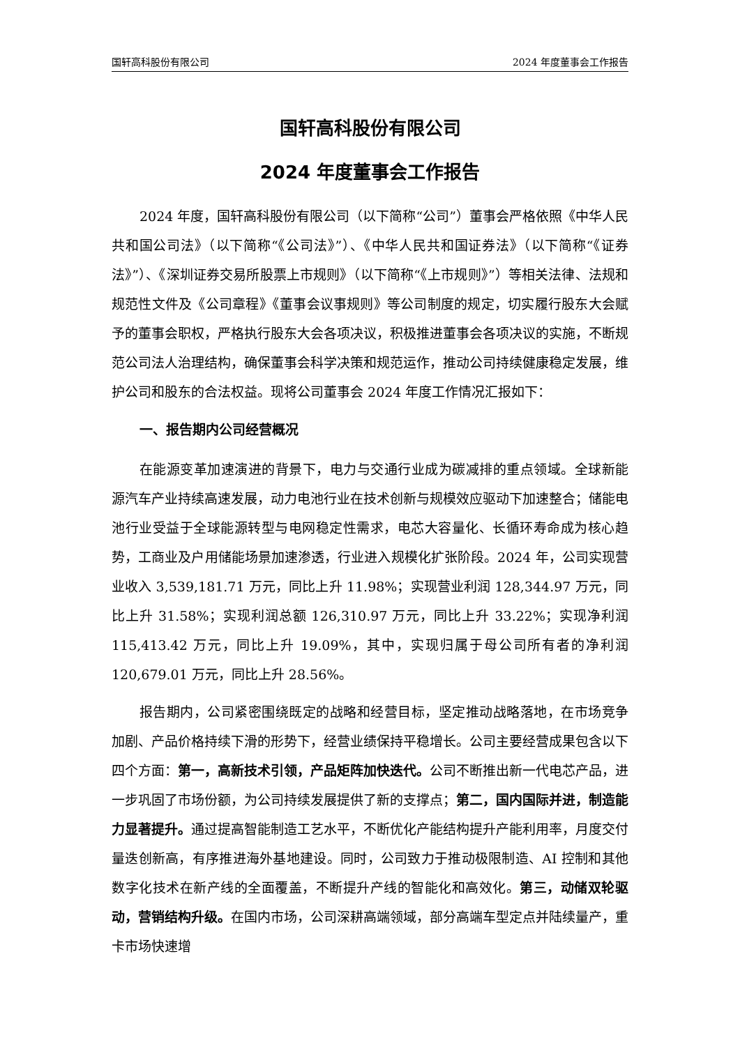国轩高科股份有限公司 2024 年度董事会工作报告
国轩高科股份有限公司
2024 年度董事会工作报告
2024 年度，国轩高科股份有限公司（以下简称“公司”）董事会严格依照《中华人民共和国公司法》（以下简称“《公司法》”）、《中华人民共和国证券法》（以下简称“《证券法》”）、《深圳证券交易所股票上市规则》（以下简称“《上市规则》”）等相关法律、法规和规范性文件及《公司章程》《董事会议事规则》等公司制度的规定，切实履行股东大会赋予的董事会职权，严格执行股东大会各项决议，积极推进董事会各项决议的实施，不断规范公司法人治理结构，确保董事会科学决策和规范运作，推动公司持续健康稳定发展，维护公司和股东的合法权益。现将公司董事会 2024 年度工作情况汇报如下：
一、报告期内公司经营概况
在能源变革加速演进的背景下，电力与交通行业成为碳减排的重点领域。全球新能源汽车产业持续高速发展，动力电池行业在技术创新与规模效应驱动下加速整合；储能电池行业受益于全球能源转型与电网稳定性需求，电芯大容量化、长循环寿命成为核心趋势，工商业及户用储能场景加速渗透，行业进入规模化扩张阶段。2024 年，公司实现营业收入 3,539,181.71 万元，同比上升 11.98%；实现营业利润 128,344.97 万元，同比上升 31.58%；实现利润总额 126,310.97 万元，同比上升 33.22%；实现净利润 115,413.42 万元，同比上升 19.09%，其中，实现归属于母公司所有者的净利润 120,679.01 万元，同比上升 28.56%。
报告期内，公司紧密围绕既定的战略和经营目标，坚定推动战略落地，在市场竞争加剧、产品价格持续下滑的形势下，经营业绩保持平稳增长。公司主要经营成果包含以下四个方面：第一，高新技术引领，产品矩阵加快迭代。公司不断推出新一代电芯产品，进一步巩固了市场份额，为公司持续发展提供了新的支撑点；第二，国内国际并进，制造能力显著提升。通过提高智能制造工艺水平，不断优化产能结构提升产能利用率，月度交付量迭创新高，有序推进海外基地建设。同时，公司致力于推动极限制造、AI 控制和其他数字化技术在新产线的全面覆盖，不断提升产线的智能化和高效化。第三，动储双轮驱动，营销结构升级。在国内市场，公司深耕高端领域，部分高端车型定点并陆续量产，重卡市场快速增